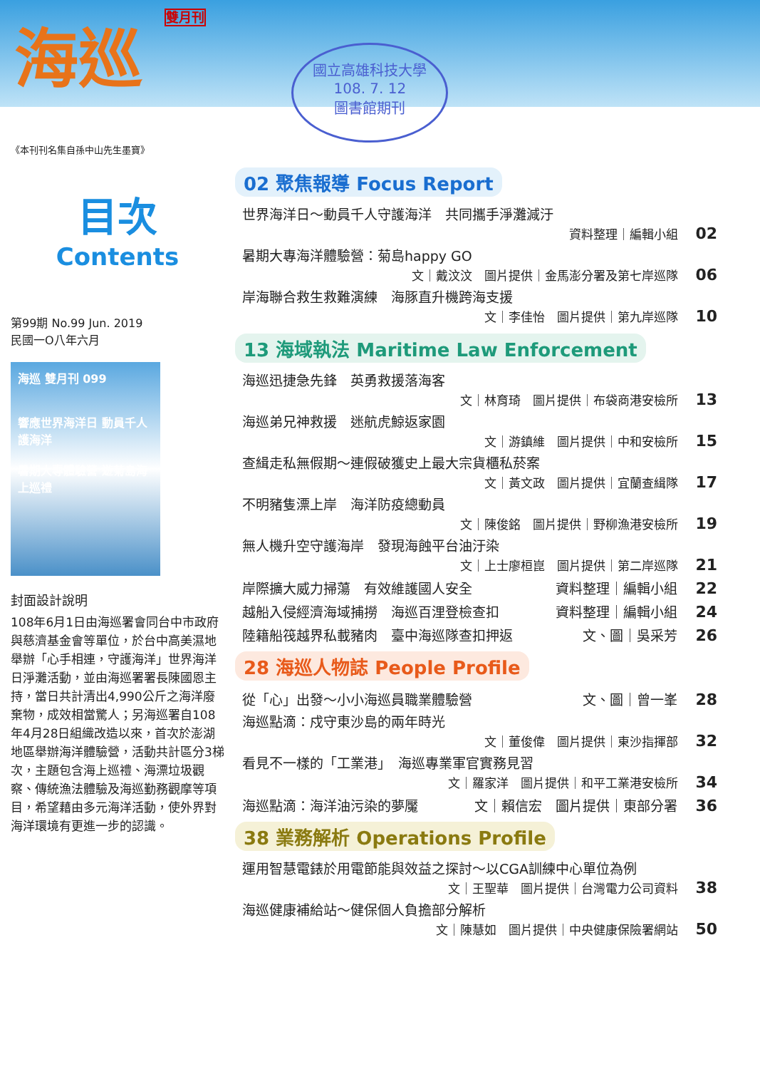海巡 雙月刊
國立高雄科技大學
108. 7. 12
圖書館期刊
《本刊刊名集自孫中山先生墨寶》
目次
Contents
第99期 No.99 Jun. 2019
民國一O八年六月
海巡 雙月刊 099
響應世界海洋日 動員千人護海洋
暑期大專體驗營 遊菊島海上巡禮
封面設計說明
108年6月1日由海巡署會同台中市政府與慈濟基金會等單位，於台中高美濕地舉辦「心手相連，守護海洋」世界海洋日淨灘活動，並由海巡署署長陳國恩主持，當日共計清出4,990公斤之海洋廢棄物，成效相當驚人；另海巡署自108年4月28日組織改造以來，首次於澎湖地區舉辦海洋體驗營，活動共計區分3梯次，主題包含海上巡禮、海漂垃圾觀察、傳統漁法體驗及海巡勤務觀摩等項目，希望藉由多元海洋活動，使外界對海洋環境有更進一步的認識。
02 聚焦報導 Focus Report
世界海洋日～動員千人守護海洋　共同攜手淨灘減汙
資料整理｜編輯小組 02
暑期大專海洋體驗營：菊島happy GO
文｜戴汶汶　圖片提供｜金馬澎分署及第七岸巡隊 06
岸海聯合救生救難演練　海豚直升機跨海支援
文｜李佳怡　圖片提供｜第九岸巡隊 10
13 海域執法 Maritime Law Enforcement
海巡迅捷急先鋒　英勇救援落海客
文｜林育琦　圖片提供｜布袋商港安檢所 13
海巡弟兄神救援　迷航虎鯨返家園
文｜游鎮維　圖片提供｜中和安檢所 15
查緝走私無假期～連假破獲史上最大宗貨櫃私菸案
文｜黃文政　圖片提供｜宜蘭查緝隊 17
不明豬隻漂上岸　海洋防疫總動員
文｜陳俊銘　圖片提供｜野柳漁港安檢所 19
無人機升空守護海岸　發現海蝕平台油汙染
文｜上士廖桓崑　圖片提供｜第二岸巡隊 21
岸際擴大威力掃蕩　有效維護國人安全 資料整理｜編輯小組 22
越船入侵經濟海域捕撈　海巡百浬登檢查扣 資料整理｜編輯小組 24
陸籍船筏越界私載豬肉　臺中海巡隊查扣押返 文、圖｜吳采芳 26
28 海巡人物誌 People Profile
從「心」出發～小小海巡員職業體驗營 文、圖｜曾一峯 28
海巡點滴：戍守東沙島的兩年時光
文｜董俊偉　圖片提供｜東沙指揮部 32
看見不一樣的「工業港」　海巡專業軍官實務見習
文｜羅家洋　圖片提供｜和平工業港安檢所 34
海巡點滴：海洋油污染的夢魘 文｜賴信宏　圖片提供｜東部分署 36
38 業務解析 Operations Profile
運用智慧電錶於用電節能與效益之探討～以CGA訓練中心單位為例
文｜王聖華　圖片提供｜台灣電力公司資料 38
海巡健康補給站～健保個人負擔部分解析
文｜陳慧如　圖片提供｜中央健康保險署網站 50